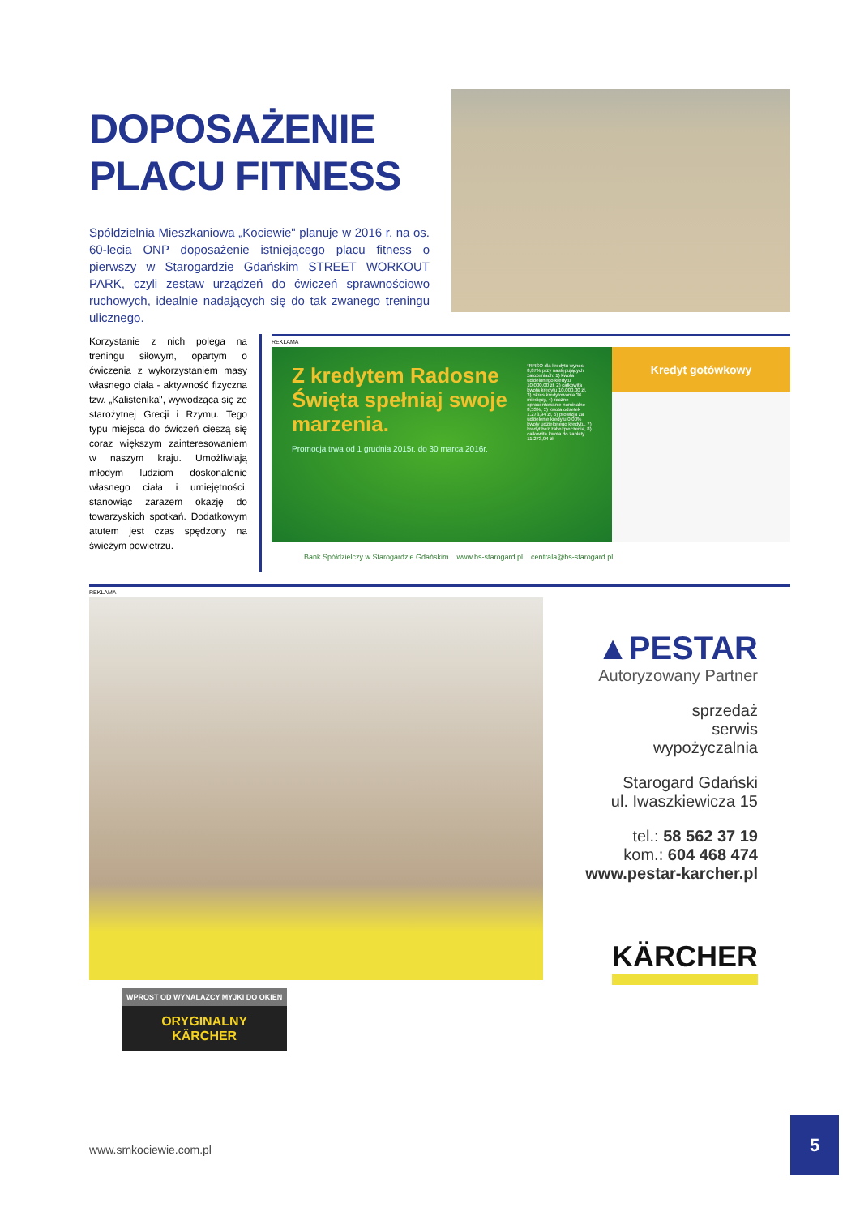DOPOSAŻENIE
PLACU FITNESS
Spółdzielnia Mieszkaniowa „Kociewie" planuje w 2016 r. na os. 60-lecia ONP doposażenie istniejącego placu fitness o pierwszy w Starogardzie Gdańskim STREET WORKOUT PARK, czyli zestaw urządzeń do ćwiczeń sprawnościowo ruchowych, idealnie nadających się do tak zwanego treningu ulicznego.
Korzystanie z nich polega na treningu siłowym, opartym o ćwiczenia z wykorzystaniem masy własnego ciała - aktywność fizyczna tzw. „Kalistenika", wywodząca się ze starożytnej Grecji i Rzymu. Tego typu miejsca do ćwiczeń cieszą się coraz większym zainteresowaniem w naszym kraju. Umożliwiają młodym ludziom doskonalenie własnego ciała i umiejętności, stanowiąc zarazem okazję do towarzyskich spotkań. Dodatkowym atutem jest czas spędzony na świeżym powietrzu.
REKLAMA
Z kredytem Radosne Święta spełniaj swoje marzenia.
Promocja trwa od 1 grudnia 2015r. do 30 marca 2016r.
*RRSO dla kredytu wynosi 8,87% przy następujących założeniach: 1) kwota udzielonego kredytu 10.000,00 zł, 2) całkowita kwota kredytu 10.000,00 zł, 3) okres kredytowania 36 miesięcy, 4) roczne oprocentowanie nominalne 8,53%, 5) kwota odsetek 1.273,94 zł, 6) prowizja za udzielenie kredytu 0,00% kwoty udzielonego kredytu, 7) kredyt bez zabezpieczenia, 8) całkowita kwota do zapłaty 11.273,94 zł.
Kredyt gotówkowy
Bank Spółdzielczy w Starogardzie Gdańskim www.bs-starogard.pl centrala@bs-starogard.pl
REKLAMA
WPROST OD WYNALAZCY MYJKI DO OKIEN
ORYGINALNY
KÄRCHER
▲PESTAR
Autoryzowany Partner
sprzedaż
serwis
wypożyczalnia
Starogard Gdański
ul. Iwaszkiewicza 15
tel.: 58 562 37 19
kom.: 604 468 474
www.pestar-karcher.pl
KÄRCHER
www.smkociewie.com.pl
5